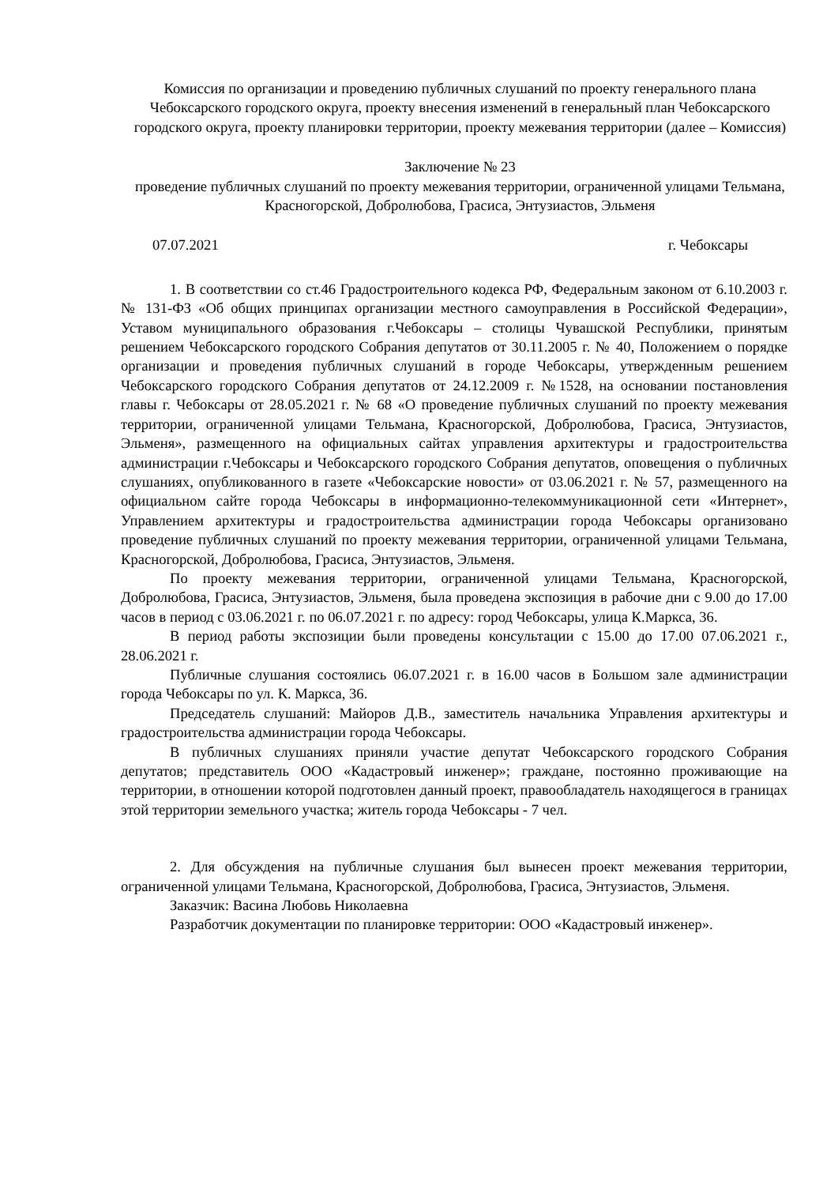Комиссия по организации и проведению публичных слушаний по проекту генерального плана Чебоксарского городского округа, проекту внесения изменений в генеральный план Чебоксарского городского округа, проекту планировки территории, проекту межевания территории (далее – Комиссия)
Заключение № 23
проведение публичных слушаний по проекту межевания территории, ограниченной улицами Тельмана, Красногорской, Добролюбова, Грасиса, Энтузиастов, Эльменя
07.07.2021 г. Чебоксары
1. В соответствии со ст.46 Градостроительного кодекса РФ, Федеральным законом от 6.10.2003 г. № 131-ФЗ «Об общих принципах организации местного самоуправления в Российской Федерации», Уставом муниципального образования г.Чебоксары – столицы Чувашской Республики, принятым решением Чебоксарского городского Собрания депутатов от 30.11.2005 г. № 40, Положением о порядке организации и проведения публичных слушаний в городе Чебоксары, утвержденным решением Чебоксарского городского Собрания депутатов от 24.12.2009 г. №1528, на основании постановления главы г. Чебоксары от 28.05.2021 г. № 68 «О проведение публичных слушаний по проекту межевания территории, ограниченной улицами Тельмана, Красногорской, Добролюбова, Грасиса, Энтузиастов, Эльменя», размещенного на официальных сайтах управления архитектуры и градостроительства администрации г.Чебоксары и Чебоксарского городского Собрания депутатов, оповещения о публичных слушаниях, опубликованного в газете «Чебоксарские новости» от 03.06.2021 г. № 57, размещенного на официальном сайте города Чебоксары в информационно-телекоммуникационной сети «Интернет», Управлением архитектуры и градостроительства администрации города Чебоксары организовано проведение публичных слушаний по проекту межевания территории, ограниченной улицами Тельмана, Красногорской, Добролюбова, Грасиса, Энтузиастов, Эльменя.
По проекту межевания территории, ограниченной улицами Тельмана, Красногорской, Добролюбова, Грасиса, Энтузиастов, Эльменя, была проведена экспозиция в рабочие дни с 9.00 до 17.00 часов в период с 03.06.2021 г. по 06.07.2021 г. по адресу: город Чебоксары, улица К.Маркса, 36.
В период работы экспозиции были проведены консультации с 15.00 до 17.00 07.06.2021 г., 28.06.2021 г.
Публичные слушания состоялись 06.07.2021 г. в 16.00 часов в Большом зале администрации города Чебоксары по ул. К. Маркса, 36.
Председатель слушаний: Майоров Д.В., заместитель начальника Управления архитектуры и градостроительства администрации города Чебоксары.
В публичных слушаниях приняли участие депутат Чебоксарского городского Собрания депутатов; представитель ООО «Кадастровый инженер»; граждане, постоянно проживающие на территории, в отношении которой подготовлен данный проект, правообладатель находящегося в границах этой территории земельного участка; житель города Чебоксары - 7 чел.
2. Для обсуждения на публичные слушания был вынесен проект межевания территории, ограниченной улицами Тельмана, Красногорской, Добролюбова, Грасиса, Энтузиастов, Эльменя.
Заказчик: Васина Любовь Николаевна
Разработчик документации по планировке территории: ООО «Кадастровый инженер».